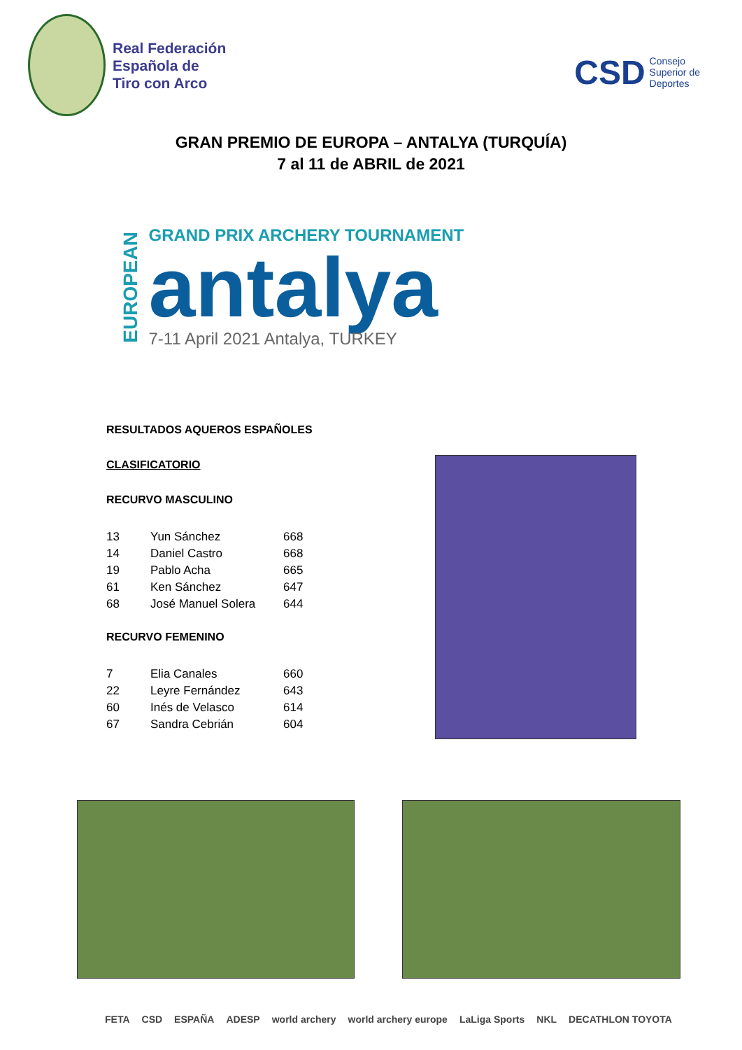Real Federación
Española de
Tiro con Arco
CSD Consejo
Superior de
Deportes
GRAN PREMIO DE EUROPA – ANTALYA (TURQUÍA)
7 al 11 de ABRIL de 2021
EUROPEAN
GRAND PRIX ARCHERY TOURNAMENT
antalya
7-11 April 2021 Antalya, TURKEY
RESULTADOS AQUEROS ESPAÑOLES
CLASIFICATORIO
RECURVO MASCULINO
| 13 | Yun Sánchez | 668 |
| 14 | Daniel Castro | 668 |
| 19 | Pablo Acha | 665 |
| 61 | Ken Sánchez | 647 |
| 68 | José Manuel Solera | 644 |
RECURVO FEMENINO
| 7 | Elia Canales | 660 |
| 22 | Leyre Fernández | 643 |
| 60 | Inés de Velasco | 614 |
| 67 | Sandra Cebrián | 604 |
FETA CSD ESPAÑA ADESP world archery world archery europe LaLiga Sports NKL DECATHLON TOYOTA